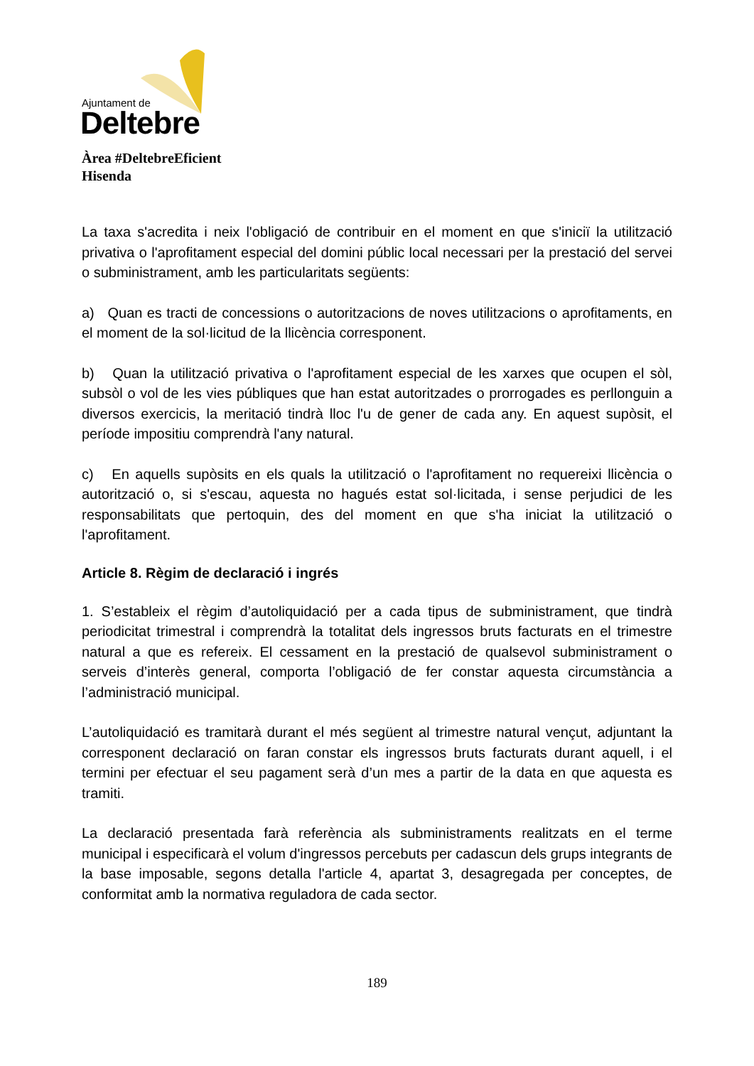Ajuntament de
Deltebre
Àrea #DeltebreEficient
Hisenda
La taxa s'acredita i neix l'obligació de contribuir en el moment en que s'iniciï la utilització privativa o l'aprofitament especial del domini públic local necessari per la prestació del servei o subministrament, amb les particularitats següents:
a) Quan es tracti de concessions o autoritzacions de noves utilitzacions o aprofitaments, en el moment de la sol·licitud de la llicència corresponent.
b) Quan la utilització privativa o l'aprofitament especial de les xarxes que ocupen el sòl, subsòl o vol de les vies públiques que han estat autoritzades o prorrogades es perllonguin a diversos exercicis, la meritació tindrà lloc l'u de gener de cada any. En aquest supòsit, el període impositiu comprendrà l'any natural.
c) En aquells supòsits en els quals la utilització o l'aprofitament no requereixi llicència o autorització o, si s'escau, aquesta no hagués estat sol·licitada, i sense perjudici de les responsabilitats que pertoquin, des del moment en que s'ha iniciat la utilització o l'aprofitament.
Article 8. Règim de declaració i ingrés
1. S’estableix el règim d’autoliquidació per a cada tipus de subministrament, que tindrà periodicitat trimestral i comprendrà la totalitat dels ingressos bruts facturats en el trimestre natural a que es refereix. El cessament en la prestació de qualsevol subministrament o serveis d’interès general, comporta l’obligació de fer constar aquesta circumstància a l’administració municipal.
L’autoliquidació es tramitarà durant el més següent al trimestre natural vençut, adjuntant la corresponent declaració on faran constar els ingressos bruts facturats durant aquell, i el termini per efectuar el seu pagament serà d’un mes a partir de la data en que aquesta es tramiti.
La declaració presentada farà referència als subministraments realitzats en el terme municipal i especificarà el volum d'ingressos percebuts per cadascun dels grups integrants de la base imposable, segons detalla l'article 4, apartat 3, desagregada per conceptes, de conformitat amb la normativa reguladora de cada sector.
189